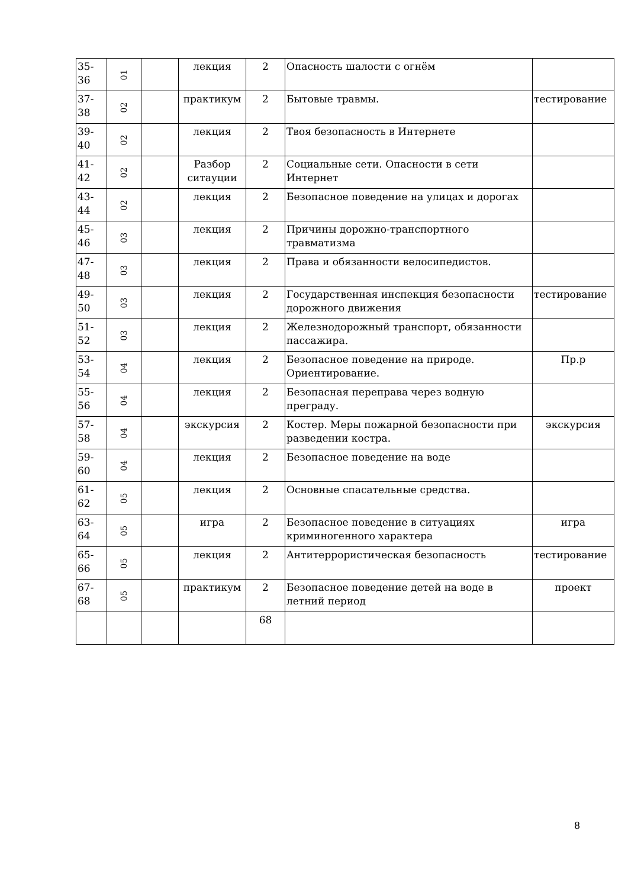| 35-36 | 01 | | лекция | 2 | Опасность шалости с огнём | |
| 37-38 | 02 | | практикум | 2 | Бытовые травмы. | тестирование |
| 39-40 | 02 | | лекция | 2 | Твоя безопасность в Интернете | |
| 41-42 | 02 | | Разбор ситауции | 2 | Социальные сети. Опасности в сети Интернет | |
| 43-44 | 02 | | лекция | 2 | Безопасное поведение на улицах и дорогах | |
| 45-46 | 03 | | лекция | 2 | Причины дорожно-транспортного травматизма | |
| 47-48 | 03 | | лекция | 2 | Права и обязанности велосипедистов. | |
| 49-50 | 03 | | лекция | 2 | Государственная инспекция безопасности дорожного движения | тестирование |
| 51-52 | 03 | | лекция | 2 | Железнодорожный транспорт, обязанности пассажира. | |
| 53-54 | 04 | | лекция | 2 | Безопасное поведение на природе. Ориентирование. | Пр.р |
| 55-56 | 04 | | лекция | 2 | Безопасная переправа через водную преграду. | |
| 57-58 | 04 | | экскурсия | 2 | Костер. Меры пожарной безопасности при разведении костра. | экскурсия |
| 59-60 | 04 | | лекция | 2 | Безопасное поведение на воде | |
| 61-62 | 05 | | лекция | 2 | Основные спасательные средства. | |
| 63-64 | 05 | | игра | 2 | Безопасное поведение в ситуациях криминогенного характера | игра |
| 65-66 | 05 | | лекция | 2 | Антитеррористическая безопасность | тестирование |
| 67-68 | 05 | | практикум | 2 | Безопасное поведение детей на воде в летний период | проект |
| | | | | 68 | | |
8